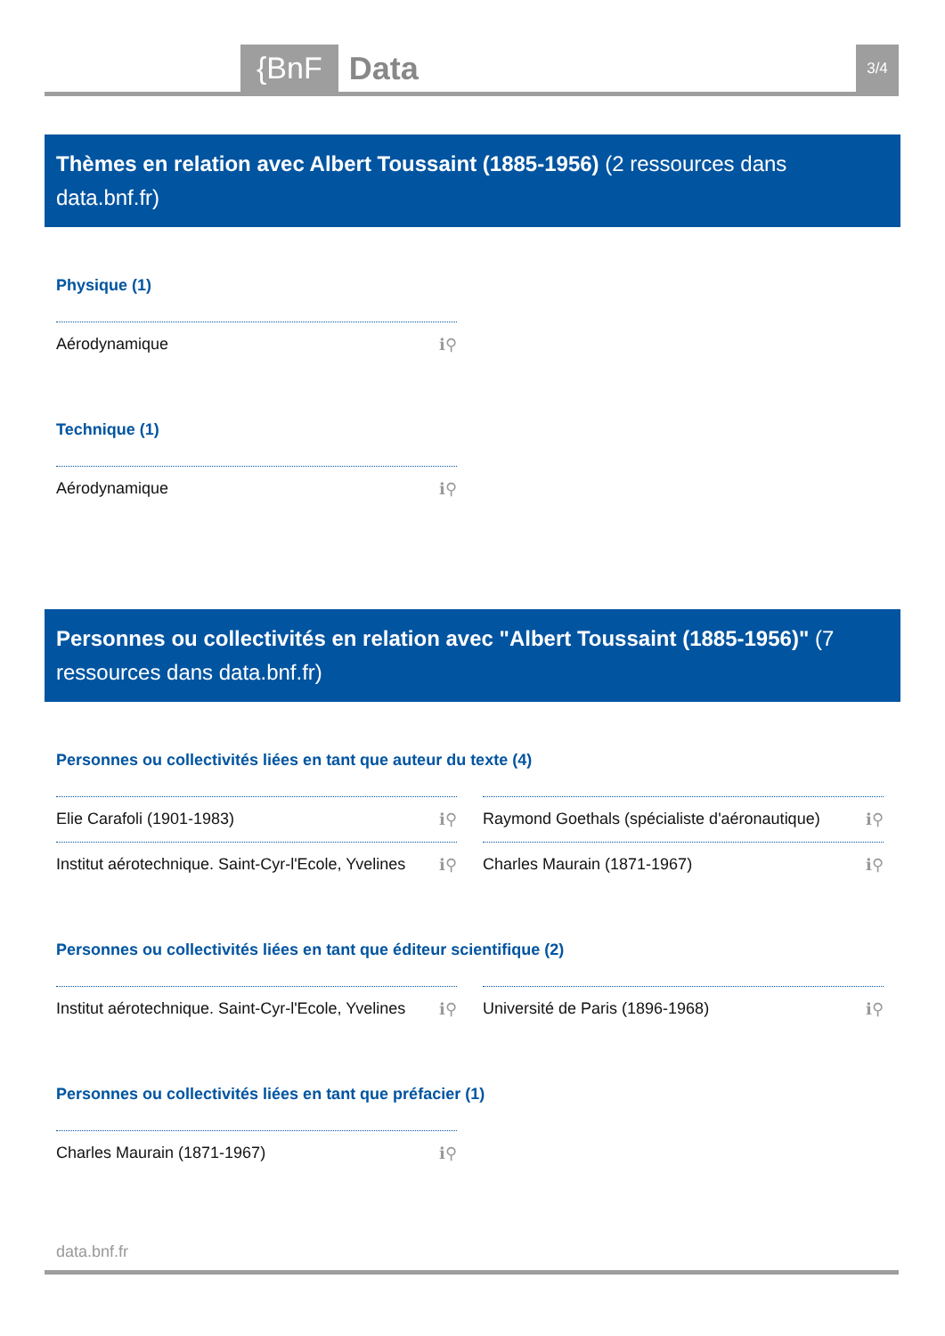{BnF Data 3/4
Thèmes en relation avec Albert Toussaint (1885-1956) (2 ressources dans data.bnf.fr)
Physique (1)
Aérodynamique ℹ⚲
Technique (1)
Aérodynamique ℹ⚲
Personnes ou collectivités en relation avec "Albert Toussaint (1885-1956)" (7 ressources dans data.bnf.fr)
Personnes ou collectivités liées en tant que auteur du texte (4)
Elie Carafoli (1901-1983) ℹ⚲
Raymond Goethals (spécialiste d'aéronautique) ℹ⚲
Institut aérotechnique. Saint-Cyr-l'Ecole, Yvelines ℹ⚲
Charles Maurain (1871-1967) ℹ⚲
Personnes ou collectivités liées en tant que éditeur scientifique (2)
Institut aérotechnique. Saint-Cyr-l'Ecole, Yvelines ℹ⚲
Université de Paris (1896-1968) ℹ⚲
Personnes ou collectivités liées en tant que préfacier (1)
Charles Maurain (1871-1967) ℹ⚲
data.bnf.fr